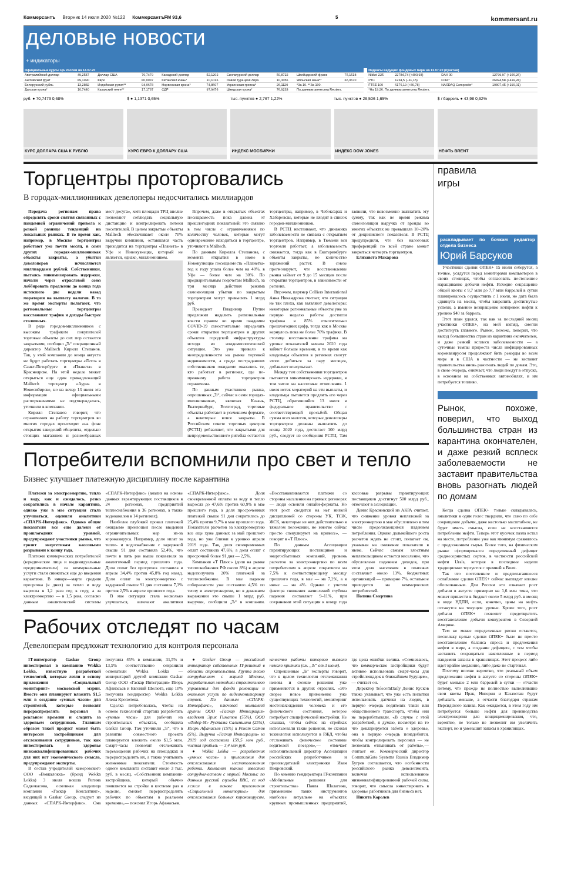Коммерсантъ Вторник 14 июля 2020 №122 КоммерсантъFM 93,6 5 kommersant.ru
деловые новости
+ индикаторы
| Официальные курсы ЦБ России на 14.07.20 | | | | | | | | | |
| --- | --- | --- | --- | --- | --- | --- | --- | --- | --- |
| Австралийский доллар | 49,2547 | Доллар США | 70,7479 | Канадский доллар | 52,1202 | Сингапурский доллар | 50,8722 | Швейцарский франк | 75,1518 |
| Английский фунт | 89,1990 | Евро | 80,0937 | Китайский юань* | 10,1016 | Новая турецкая лира | 10,3056 | Японская иена** | 66,0670 |
| Белорусский рубль | 13,2882 | Индийская рупия** | 94,0678 | Норвежская крона* | 74,8607 | Украинская гривна* | 26,1120 | *За 10. **За 100. | |
| Датская крона* | 10,7440 | Казахский тенге** | 17,1737 | СДР | 97,9476 | Шведская крона* | 76,9233 | По данным агентства Reuters. | |
| Индексы ведущих фондовых бирж на 13.07.20 (пунктов) | | | |
| --- | --- | --- | --- |
| Nikkei 225 | 22784,74 (+493,93) | DAX 30 | 12799,97 (+166,26) |
| РТС | 1234,5 (−11,15) | DJIA* | 26494,58 (+419,28) |
| FTSE 100 | 6176,19 (+80,78) | NASDAQ Composite* | 10807,45 (+190,01) |
| *На 19:26. По данным агентства Reuters. | | | |
руб. ● 70,7479 0,68%
КУРС ДОЛЛАРА США К РУБЛЮ
$ ● 1,1371 0,65%
КУРС ЕВРО К ДОЛЛАРУ США
тыс. пунктов ● 2,767 1,22%
ИНДЕКС МОСБИРЖИ
тыс. пунктов ● 26,506 1,65%
ИНДЕКС DOW JONES
$ / баррель ● 43,98 0,62%
НЕФТЬ BRENT
Торгцентры проторговались
В городах-миллионниках девелоперы недосчитались миллиардов
Передача регионам права определять сроки снятия связанных с пандемией ограничений привела к резкой разнице тенденций на локальных рынках. В то время как, например, в Москве торгцентры работают уже почти месяц, в семи других городах-миллионниках объекты закрыты, а убытки девелоперов исчисляются миллиардами рублей. Собственники, пытаясь минимизировать издержки, начали через отраслевой союз лоббировать продление до конца года истекшего две недели назад моратория на выплату налогов. В то же время эксперты полагают, что региональные торгцентры восстановят трафик и доходы быстрее столичных.
В ряде городов-миллионников с высоким трафиком покупателей торговые объекты до сих пор остаются закрытыми, сообщил „Ъ“ операционный директор Malltech Кирилл Степанов. Так, у этой компании до конца августа не будут работать торгцентры «Лето» в Санкт-Петербурге и «Планета» в Красноярске. На этой неделе может открыться еще один принадлежащий Malltech торгцентр «Аура» в Новосибирске, но на вечер 13 июля эта информация официальными распоряжениями не подтверждалась, уточнили в компании.
Кирилл Степанов говорит, что ограничения на работу торгцентров во многих городах происходят «на фоне открытия заведений общепита, отдельно стоящих магазинов и разнообразных мест досуга», хотя площади ТРЦ вполне позволяют соблюдать социальную дистанцию и контролировать потоки посетителей. В целом закрытые объекты Malltech обеспечивают около 70% выручки компании, оставшаяся часть приходится на торгцентры «Планета» в Уфе и Новокузнецке, который не является, однако, миллионником.
Впрочем, даже в открытых объектах посещаемость пока далека от прошлогодних показателей: это связано в том числе с ограничениями по количеству человек, которые могут одновременно находиться в торгцентре, уточняют в Malltech.
По данным Кирилла Степанова, с момента открытия в июне в Новокузнецке посещаемость «Планеты» год к году упала более чем на 40%, в Уфе — более чем на 30%. По предварительным подсчетам Malltech, за три месяца действия режима самоизоляции убытки по закрытым торгцентрам могут превысить 1 млрд руб.
Президент Владимир Путин предложил наделить региональные власти правом во время пандемии COVID-19 самостоятельно определять сроки открытия торгцентров и других объектов городской инфраструктуры исходя из эпидемиологической ситуации. Это уже привело к неопределенности на рынке торговой недвижимости, а среди пострадавших собственников ожидаемо оказались те, кто работает в регионах, где по-прежнему работа торгцентров ограничена.
По данным участников рынка, опрошенных „Ъ“, сейчас в семи городах-миллионниках, включая Казань, Екатеринбург, Волгоград, торговые объекты работают в усеченном формате, а некоторые вовсе закрыты. В Российском совете торговых центров (РСТЦ) добавляют, что закрытыми для непродовольственного ритейла остаются торгцентры, например, в Чебоксарах и Хабаровске, которые не входят в список городов-миллионников.
В РСТЦ настаивают, что динамика заболеваемости не связана с открытием торгцентров. Например, в Тюмени вся торговля работает, а заболеваемость снижается, тогда как в Екатеринбурге объекты закрыты, но количество заражений растет. В союзе прогнозируют, что восстановление рынка займет от 9 до 15 месяцев после открытия торгцентров, в зависимости от региона.
Впрочем, партнер Colliers International Анна Никандрова считает, что ситуация не так плоха, как заявляют девелоперы: некоторые региональные объекты уже за первую неделю работы достигли трафика в 85% относительно прошлогодних цифр, тогда как в Москве вернулось пока не более 70% трафика. В столице восстановление трафика на уровне показателей начала 2020 года займет больше времени, в то время как владельцы объектов в регионах смогут этого добиться за пару месяцев, добавляет консультант.
Между тем собственники торгцентров пытаются минимизировать издержки, в том числе на налоговые отчисления. 1 июля истек мораторий на эти выплаты, и владельцы пытаются продлить его через РСТЦ, обратившийся 13 июля в федеральное правительство с соответствующей просьбой. Общая сумма всех налогов, которые девелоперы торгцентров должны выплатить до конца 2020 года, достигает 100 млрд руб., следует из сообщения РСТЦ. Там заявили, что невозможно выплатить эту сумму, так как во время режима самоизоляции выручка от аренды во многих объектах не превышала 10–20% от докризисного показателя. В РСТЦ предупредили, что без налоговых преференций по всей стране может закрыться четверть торгцентров.
Елизавета Макарова
Потребители вспомнили про свет и тепло
Бизнес улучшает платежную дисциплину после карантина
Платежи за электроэнергию, тепло и воду, как и ожидалось, резко сократились в начале карантина, однако уже в мае ситуация стала улучшаться, оценили аналитики «СПАРК-Интерфакс». Однако общие показатели все еще далеки от прошлогодних уровней, предупреждают участники рынка, что грозит энергетикам кассовыми разрывами к концу года.
Платежи коммерческих потребителей (юридические лица и индивидуальные предприниматели) за коммунальные услуги стали снижаться еще до введения карантина. В январе—марте средняя просрочка (в днях) за тепло и воду выросла в 1,2 раза год к году, а за электроэнергию — в 1,5 раза, согласно данным аналитической системы «СПАРК-Интерфакс» (анализ на основе данных гарантирующих поставщиков в 24 регионах, предприятий теплоснабжения в 36 регионах, а также водоканалов в 14 регионах).
Наиболее глубокий провал платежей ожидаемо произошел после введения ограничительных мер из-за коронавируса. Например, доля оплат за тепло- и водоснабжение с задержкой свыше 91 дня составила 52,4%, что почти в пять раз выше показателя за аналогичный период прошлого года. Доля оплат без просрочек составила в апреле 34,4% против 45,8% год назад. Доля оплат за электроэнергию с задержкой свыше 91 дня составила 7,3% против 2,5% в апреле прошлого года.
В мае ситуация стала несколько улучшаться, замечают аналитики «СПАРК-Интерфакс». Доля своевременной оплаты за воду и тепло выросла до 47,6% против 60,9% в мае прошлого года, а доля просроченных платежей свыше 91 дня сократилась до 25,4% против 9,7% в мае прошлого года. Показатели расчетов за электроэнергию все еще хуже данных за май прошлого года, но уже близки к уровню апреля 2019 года. Так, доля своевременных оплат составила 47,6%, а доля оплат с просрочкой более 91 дня — 2,5%.
Компания «Т Плюс» (доля на рынке теплоснабжения РФ около 8%) в апреле недополучила 20% платежей за теплоснабжение. В мае падение собираемости уже составило 4,5% по теплу и электроэнергии, но в денежном выражении это свыше 1 млрд руб. выручки, сообщили „Ъ“ в компании. «Восстанавливаются платежи со стороны населения на прямых договорах — люди освоили онлайн-форматы. Но этот рост сводится на нет низкой дисциплиной со стороны УК, ТСЖ, ЖСК, некоторые из них действительно в тяжелом положении, но многие сейчас просто спекулируют на кризисе», — говорят в «Т Плюс».
По данным Ассоциации гарантирующих поставщиков и энергосбытовых компаний, уровень расчетов за электроэнергию по всем потребителям в апреле сократился на 7,5% к соответствующему месяцу прошлого года, в мае — на 7,2%, а в июне — на 4%. Однако с учетом фактора снижения начислений глубина падения составляет 9–11%, при сохранении этой ситуации к концу года кассовые разрывы гарантирующих поставщиков достигнут 500 млрд руб., отмечают в ассоциации.
Денис Красновский из АКРА считает, что снижение уровня неплатежей за электроэнергию в мае обусловлено в том числе продолжающимся падением потребления. Однако дальнейшего роста расчетов ждать не стоит, полагает он, указывая на снижение показателя в июне. Сейчас самым злостным неплательщиком остается население, что обусловлено падением доходов, при этом доля населения в платежах составляет около 13%, бюджетных организаций — примерно 7%, остальное приходится на коммерческих потребителей.
Полина Смертина
Рабочих отследят по часам
Девелоперам предложат технологию для контроля персонала
IT-интегратор Gaskar Group инвестировал в компанию Wokka Lokka, известную разработкой технологий, которые легли в основу приложения «Социальный мониторинг» московской мэрии. Вместе они планируют вложить $1,5 млн в создание «умных часов» для строителей, которые позволят перераспределять персонал в реальном времени и следить за здоровьем сотрудников. Главным образом такой продукт может быть интересен застройщикам для отслеживания сотрудников, так как инвестировать в здоровье низкоквалифицированных рабочих для них нет экономического смысла, предупреждают эксперты.
В состав учредителей кемеровского ООО «Воккалокка» (бренд Wokka Lokka) 3 июля вошла Регина Садвокасова, основная владелица компании «Гаскар Консалтинг», входящей в Gaskar Group, следует из данных «СПАРК-Интерфакс». Она получила 45% в компании, 31,5% и 13,5% соответственно сохранили основатели Wokka Lokka — миноритарий другой компании Gaskar Group ООО «Гаскар Интеграция» Игорь Афанасьев и Евгений Шелюта, еще 10% получила гендиректор Wokka Lokka Алена Кропотова.
Сделка потребовалась, чтобы на основе технологий стартапа разработать «умные часы» для рабочих на строительных объектах, сообщила Gaskar Group. Там уточнили „Ъ“, что в развитие совместного проекта планируется вложить около $1,5 млн. Смарт-часы позволят отслеживать перемещения рабочих на площадках и перераспределять их, а также учитывать жизненные показатели. Стоимость одного комплекта составит около 3 тыс. руб. в месяц. «Собственник компании-застройщика, который обычно появляется на стройке в костюме раз в неделю, сможет перераспределять рабочих по объектам в реальном времени»,— пояснил Игорь Афанасьев.
● Gaskar Group — российский интегратор собственных IT-решений в области строительства. Группа тесно сотрудничает с мэрией Москвы, разрабатывая методики строительного управления для фонда реновации и оказывая услуги по видеомониторингу строек. По данным «СПАРК-Интерфакс», ключевой компанией группы ООО «Гаскар Интеграция» владеют Эрик Гиматов (55%), ООО «Лидер-М» Рустама Салимшина (25%), Игорь Афанасьев (15%) и Ренат Сатов (5%). Выручка «Гаскар Интеграции» за 2019 год составила 159,5 млн руб., чистая прибыль — 3,4 млн руб.
● Wokka Lokka — разработчик «умных часов» и приложения для отслеживания местоположения ребенка. Компания также известна сотрудничеством с мэрией Москвы: по данным русской службы BBC, ее код лежал в основе приложения «Социальный мониторинг» для отслеживания больных коронавирусом, качество работы которого вызвало немало критики (см. „Ъ“ от 3 июня).
Опрошенные „Ъ“ эксперты говорят, что в целом технология отслеживания ненова и схожие решения уже применяются в других отраслях. «Это скорее новое применение уже существующих технологий, мониторинг местонахождения человека и его физического состояния, которое потребует специфической настройки. Не слышал, чтобы сейчас на стройках использовали такие решения, но схожая технология используется в РЖД, чтобы отслеживать физическое состояние водителей поездов»,— отмечает исполнительный директор Ассоциации российских разработчиков и производителей электроники Иван Покровский.
По мнению гендиректора IT-компании «Мобильные решения для строительства» Павла Шалагина, применение таких инструментов наиболее актуально на объектах крупных промышленных предприятий, где цена ошибки велика. «Сомневаюсь, что коммерческие застройщики будут активно использовать смарт-часы для стройплощадок в ближайшем будущем»,— считает он.
Директор TelecomDaily Денис Кусков также указывает, что уже есть попытки использовать датчики на людях, в первую очередь водителях такси или общественного транспорта, чтобы они не перерабатывали. «В случае с этой разработкой, я думаю, несмотря на то что декларируется забота о здоровье, она в первую очередь понадобится, чтобы контролировать персонал — не позволять отлынивать от работы»,— считает он. Коммерческий директор CommuniGate Systems Russia Владимир Бугров соглашается, что особенности российского рынка девелопмента, включая использование низкоквалифицированной рабочей силы, говорят, что смысла инвестировать в здоровье работников для бизнеса нет.
Никита Королев
правила
игры
раскладывает по бочкам редактор отдела бизнеса
Юрий Барсуков
Участники сделки ОПЕК+ 15 июля соберутся, а точнее, усядутся перед мониторами компьютеров в своих столицах, чтобы согласовать постепенное наращивание добычи нефти. Исходно сокращение общей квоты с 9,7 млн до 7,7 млн баррелей в сутки планировалось осуществить с 1 июля, но дата была сдвинута на месяц, чтобы закрепить достигнутые успехи, а именно возвращение котировок нефти к уровню $40 за баррель.
Этот план удался, так как за последний месяц участники ОПЕК+, на мой взгляд, смогли достигнуть главного. Рынок, похоже, поверил, что выход большинства стран из карантина окончателен, и даже резкий всплеск заболеваемости — а суточные темпы прироста числа инфицированных коронавирусом продолжают бить рекорды во всем мире и в США в частности — не заставит правительства вновь разогнать людей по домам. Это, в свою очередь, означает, что люди поедут в отпуска, в основном на собственных автомобилях, и им потребуется топливо.
Рынок, похоже, поверил, что выход большинства стран из карантина окончателен, и даже резкий всплеск заболеваемости не заставит правительства вновь разогнать людей по домам
Когда сделка ОПЕК+ только складывалась, аналитики в один голос твердили, что само по себе сокращение добычи, даже настолько масштабное, не будет иметь смысла, если не восстановится потребление нефти. Теперь этот кусочек пазла встал на место, потребление уже как минимум сравнялось с предложением сырья. Более того, на физическом рынке сформировался определенный дефицит среднесернистых сортов, в частности российской нефти Urals, которая в последние недели традиционно торгуется с премией к Brent.
Так что постепенное и предполагавшееся ослабление сделки ОПЕК+ сейчас выглядит вполне обоснованным. Для России это означает рост добычи в августе примерно на 1,6 млн тонн, что может принести в бюджет около 5 млрд руб. в месяц в виде НДПИ, если, конечно, цены на нефть останутся на текущем уровне. Кроме того, рост добычи ОПЕК+ позволит предотвратить восстановление добычи конкурентов в Северной Америке.
Тем не менее определенные риски остаются, поскольку целью сделки ОПЕК+ было не просто восстановление баланса спроса и предложения нефти в мире, а создание дефицита, с тем чтобы заставить сокращаться накопленные в период пандемии запасы в хранилищах. Этот процесс либо идет крайне медленно, либо даже не стартовал.
Поэтому вполне вероятно, что реальный объем предложения нефти в августе со стороны ОПЕК+ будет меньше 2 млн баррелей в сутки — отчасти потому, что прежде не полностью выполнявшие свои квоты Ирак, Нигерия и Казахстан будут добывать меньше, а отчасти благодаря странам Персидского залива. Как ожидается, в этом году им потребуется больше нефти для производства электроэнергии для кондиционирования, что, вероятно, не только не позволит им увеличить экспорт, но и уменьшит запасы в хранилищах.